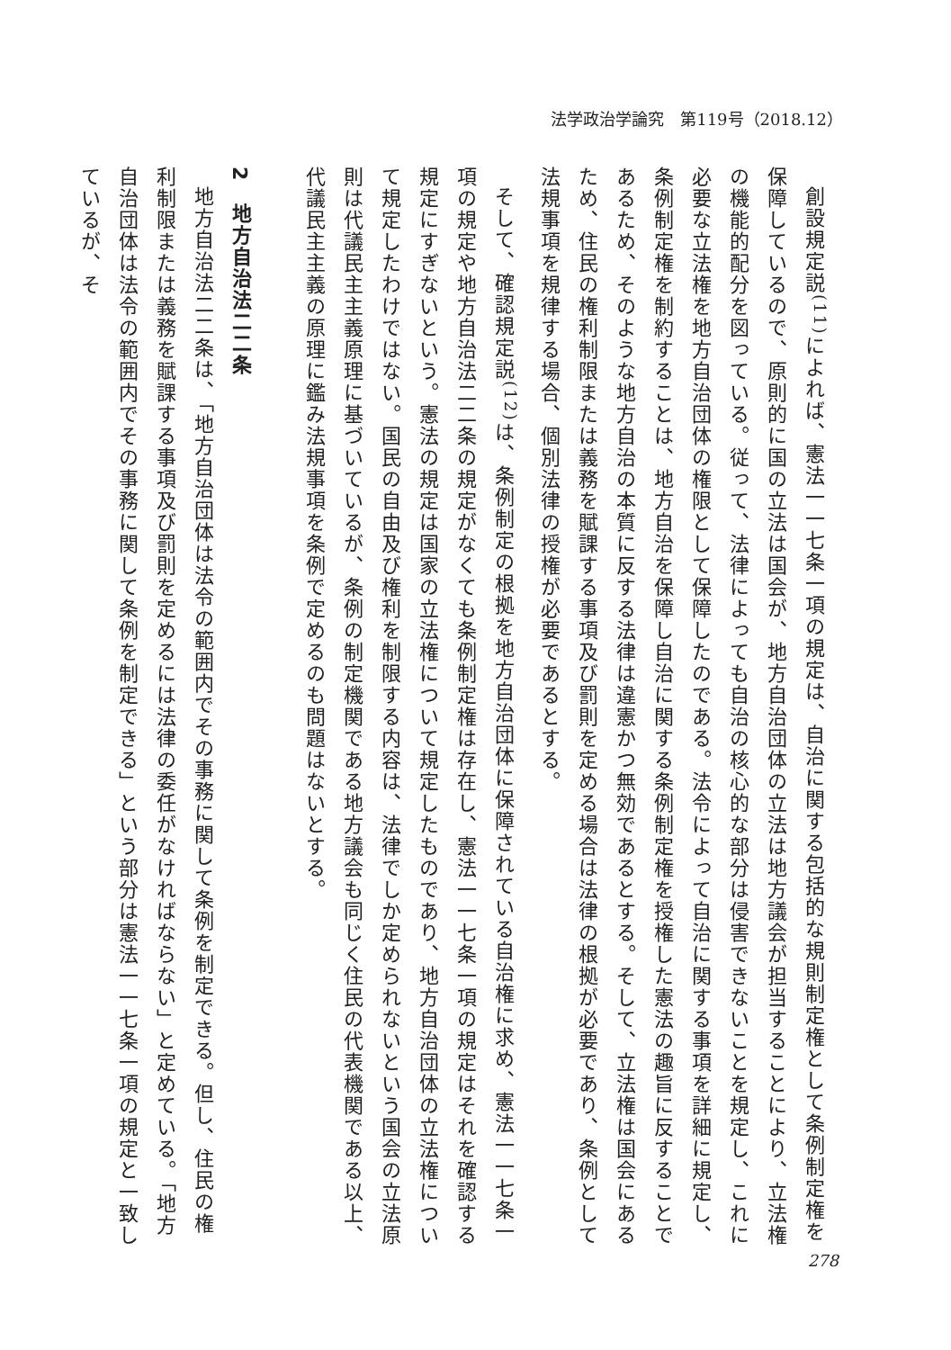法学政治学論究　第119号（2018.12）
創設規定説<sup>(11)</sup>によれば、憲法一一七条一項の規定は、自治に関する包括的な規則制定権として条例制定権を保障しているので、原則的に国の立法は国会が、地方自治団体の立法は地方議会が担当することにより、立法権の機能的配分を図っている。従って、法律によっても自治の核心的な部分は侵害できないことを規定し、これに必要な立法権を地方自治団体の権限として保障したのである。法令によって自治に関する事項を詳細に規定し、条例制定権を制約することは、地方自治を保障し自治に関する条例制定権を授権した憲法の趣旨に反することであるため、そのような地方自治の本質に反する法律は違憲かつ無効であるとする。そして、立法権は国会にあるため、住民の権利制限または義務を賦課する事項及び罰則を定める場合は法律の根拠が必要であり、条例として法規事項を規律する場合、個別法律の授権が必要であるとする。
そして、確認規定説<sup>(12)</sup>は、条例制定の根拠を地方自治団体に保障されている自治権に求め、憲法一一七条一項の規定や地方自治法二二条の規定がなくても条例制定権は存在し、憲法一一七条一項の規定はそれを確認する規定にすぎないという。憲法の規定は国家の立法権について規定したものであり、地方自治団体の立法権について規定したわけではない。国民の自由及び権利を制限する内容は、法律でしか定められないという国会の立法原則は代議民主主義原理に基づいているが、条例の制定機関である地方議会も同じく住民の代表機関である以上、代議民主主義の原理に鑑み法規事項を条例で定めるのも問題はないとする。
2　地方自治法二二条
地方自治法二二条は、「地方自治団体は法令の範囲内でその事務に関して条例を制定できる。但し、住民の権利制限または義務を賦課する事項及び罰則を定めるには法律の委任がなければならない」と定めている。「地方自治団体は法令の範囲内でその事務に関して条例を制定できる」という部分は憲法一一七条一項の規定と一致しているが、そ
278